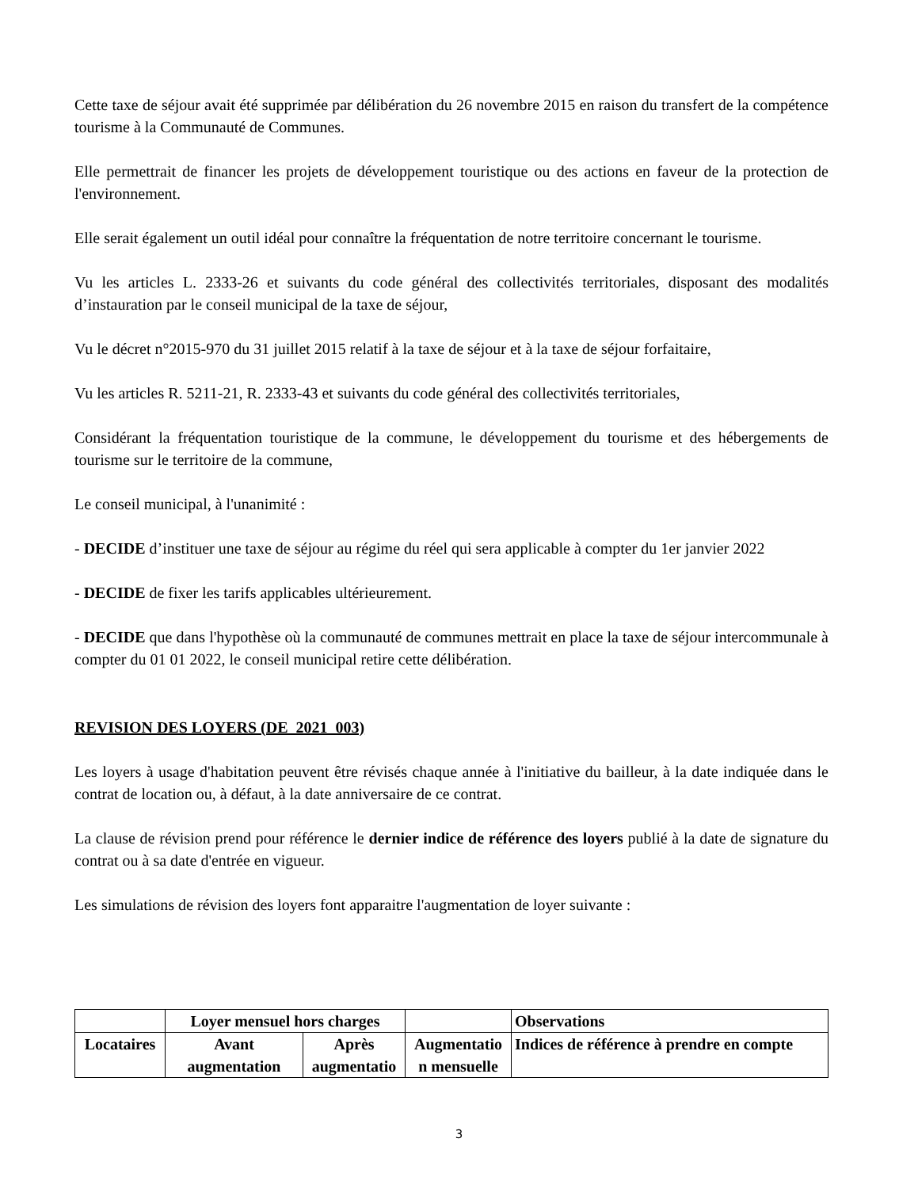Cette taxe de séjour avait été supprimée par délibération du 26 novembre 2015 en raison du transfert de la compétence tourisme à la Communauté de Communes.
Elle permettrait de financer les projets de développement touristique ou des actions en faveur de la protection de l'environnement.
Elle serait également un outil idéal pour connaître la fréquentation de notre territoire concernant le tourisme.
Vu les articles L. 2333-26 et suivants du code général des collectivités territoriales, disposant des modalités d’instauration par le conseil municipal de la taxe de séjour,
Vu le décret n°2015-970 du 31 juillet 2015 relatif à la taxe de séjour et à la taxe de séjour forfaitaire,
Vu les articles R. 5211-21, R. 2333-43 et suivants du code général des collectivités territoriales,
Considérant la fréquentation touristique de la commune, le développement du tourisme et des hébergements de tourisme sur le territoire de la commune,
Le conseil municipal, à l'unanimité :
- DECIDE d’instituer une taxe de séjour au régime du réel qui sera applicable à compter du 1er janvier 2022
- DECIDE de fixer les tarifs applicables ultérieurement.
- DECIDE que dans l'hypothèse où la communauté de communes mettrait en place la taxe de séjour intercommunale à compter du 01 01 2022, le conseil municipal retire cette délibération.
REVISION DES LOYERS (DE_2021_003)
Les loyers à usage d'habitation peuvent être révisés chaque année à l'initiative du bailleur, à la date indiquée dans le contrat de location ou, à défaut, à la date anniversaire de ce contrat.
La clause de révision prend pour référence le dernier indice de référence des loyers publié à la date de signature du contrat ou à sa date d'entrée en vigueur.
Les simulations de révision des loyers font apparaitre l'augmentation de loyer suivante :
| | Loyer mensuel hors charges | | | Observations |
| Locataires | Avant augmentation | Après augmentatio | Augmentatio n mensuelle | Indices de référence à prendre en compte |
3